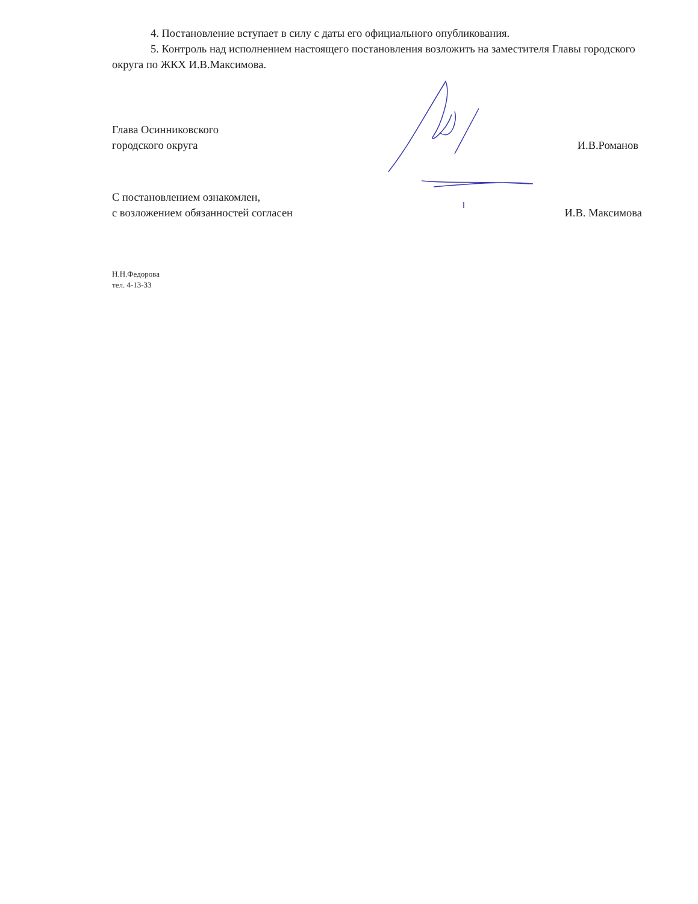4. Постановление вступает в силу с даты его официального опубликования.
5. Контроль над исполнением настоящего постановления возложить на заместителя Главы городского округа по ЖКХ И.В.Максимова.
Глава Осинниковского
городского округа
И.В.Романов
С постановлением ознакомлен,
с возложением обязанностей согласен
И.В. Максимова
Н.Н.Федорова
тел. 4-13-33